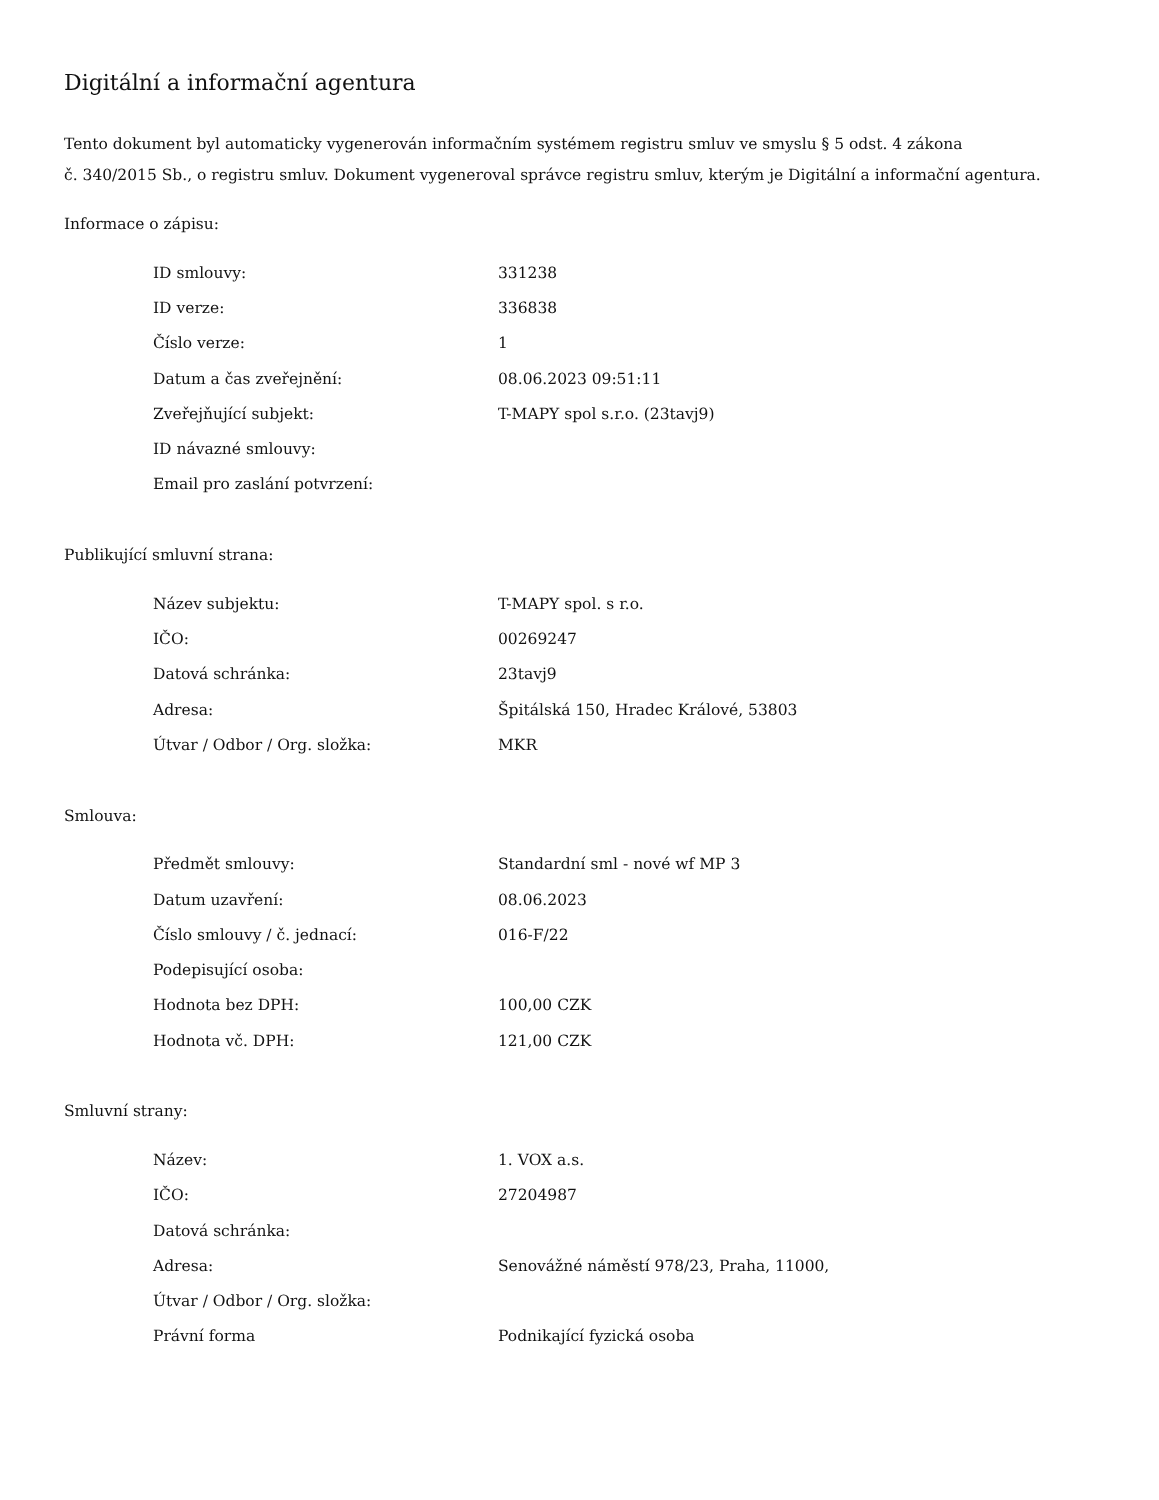Digitální a informační agentura
Tento dokument byl automaticky vygenerován informačním systémem registru smluv ve smyslu § 5 odst. 4 zákona
č. 340/2015 Sb., o registru smluv. Dokument vygeneroval správce registru smluv, kterým je Digitální a informační agentura.
Informace o zápisu:
| ID smlouvy: | 331238 |
| ID verze: | 336838 |
| Číslo verze: | 1 |
| Datum a čas zveřejnění: | 08.06.2023 09:51:11 |
| Zveřejňující subjekt: | T-MAPY spol s.r.o. (23tavj9) |
| ID návazné smlouvy: | |
| Email pro zaslání potvrzení: | |
Publikující smluvní strana:
| Název subjektu: | T-MAPY spol. s r.o. |
| IČO: | 00269247 |
| Datová schránka: | 23tavj9 |
| Adresa: | Špitálská 150, Hradec Králové, 53803 |
| Útvar / Odbor / Org. složka: | MKR |
Smlouva:
| Předmět smlouvy: | Standardní sml - nové wf MP 3 |
| Datum uzavření: | 08.06.2023 |
| Číslo smlouvy / č. jednací: | 016-F/22 |
| Podepisující osoba: | |
| Hodnota bez DPH: | 100,00 CZK |
| Hodnota vč. DPH: | 121,00 CZK |
Smluvní strany:
| Název: | 1. VOX a.s. |
| IČO: | 27204987 |
| Datová schránka: | |
| Adresa: | Senovážné náměstí 978/23, Praha, 11000, |
| Útvar / Odbor / Org. složka: | |
| Právní forma | Podnikající fyzická osoba |